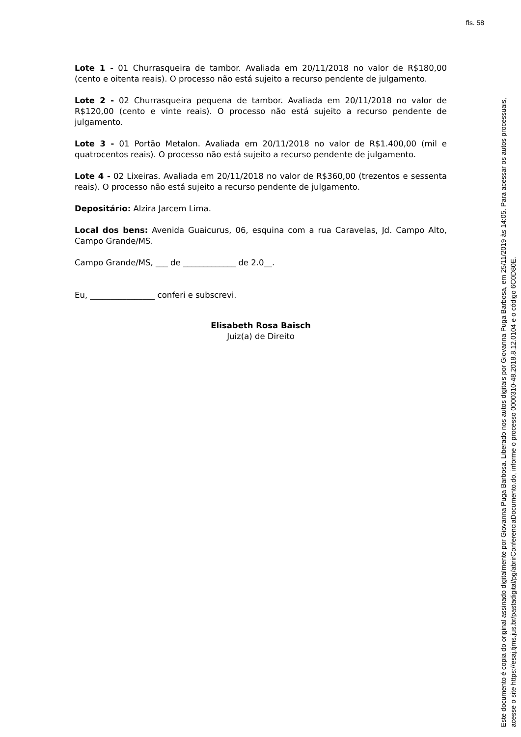fls. 58
Lote 1 - 01 Churrasqueira de tambor. Avaliada em 20/11/2018 no valor de R$180,00 (cento e oitenta reais). O processo não está sujeito a recurso pendente de julgamento.
Lote 2 - 02 Churrasqueira pequena de tambor. Avaliada em 20/11/2018 no valor de R$120,00 (cento e vinte reais). O processo não está sujeito a recurso pendente de julgamento.
Lote 3 - 01 Portão Metalon. Avaliada em 20/11/2018 no valor de R$1.400,00 (mil e quatrocentos reais). O processo não está sujeito a recurso pendente de julgamento.
Lote 4 - 02 Lixeiras. Avaliada em 20/11/2018 no valor de R$360,00 (trezentos e sessenta reais). O processo não está sujeito a recurso pendente de julgamento.
Depositário: Alzira Jarcem Lima.
Local dos bens: Avenida Guaicurus, 06, esquina com a rua Caravelas, Jd. Campo Alto, Campo Grande/MS.
Campo Grande/MS, ___ de _____________ de 2.0__.
Eu, ________________ conferi e subscrevi.
Elisabeth Rosa Baisch
Juiz(a) de Direito
Este documento é copia do original assinado digitalmente por Giovanna Puga Barbosa. Liberado nos autos digitais por Giovanna Puga Barbosa, em 25/11/2019 às 14:05. Para acessar os autos processuais, acesse o site https://esaj.tjms.jus.br/pastadigital/pg/abrirConferenciaDocumento.do, informe o processo 0000310-48.2018.8.12.0104 e o código 6C0D80E.